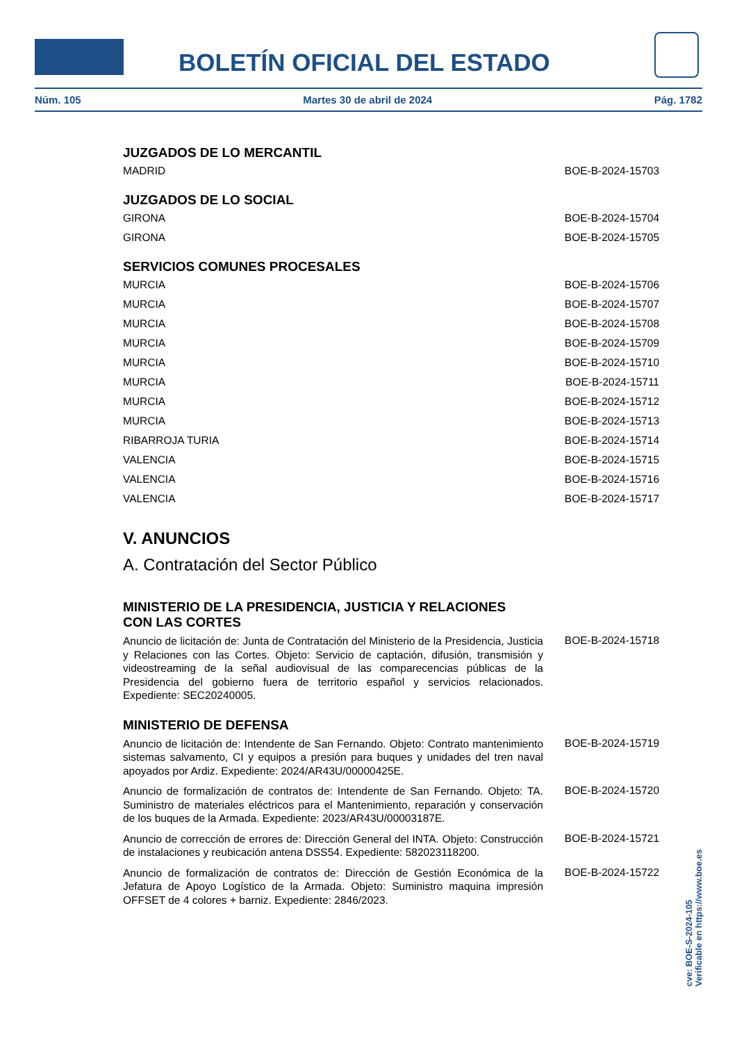BOLETÍN OFICIAL DEL ESTADO
Núm. 105 Martes 30 de abril de 2024 Pág. 1782
JUZGADOS DE LO MERCANTIL
MADRID BOE-B-2024-15703
JUZGADOS DE LO SOCIAL
GIRONA BOE-B-2024-15704
GIRONA BOE-B-2024-15705
SERVICIOS COMUNES PROCESALES
MURCIA BOE-B-2024-15706
MURCIA BOE-B-2024-15707
MURCIA BOE-B-2024-15708
MURCIA BOE-B-2024-15709
MURCIA BOE-B-2024-15710
MURCIA BOE-B-2024-15711
MURCIA BOE-B-2024-15712
MURCIA BOE-B-2024-15713
RIBARROJA TURIA BOE-B-2024-15714
VALENCIA BOE-B-2024-15715
VALENCIA BOE-B-2024-15716
VALENCIA BOE-B-2024-15717
V. ANUNCIOS
A. Contratación del Sector Público
MINISTERIO DE LA PRESIDENCIA, JUSTICIA Y RELACIONES
CON LAS CORTES
Anuncio de licitación de: Junta de Contratación del Ministerio de la Presidencia, Justicia y Relaciones con las Cortes. Objeto: Servicio de captación, difusión, transmisión y videostreaming de la señal audiovisual de las comparecencias públicas de la Presidencia del gobierno fuera de territorio español y servicios relacionados. Expediente: SEC20240005. BOE-B-2024-15718
MINISTERIO DE DEFENSA
Anuncio de licitación de: Intendente de San Fernando. Objeto: Contrato mantenimiento sistemas salvamento, CI y equipos a presión para buques y unidades del tren naval apoyados por Ardiz. Expediente: 2024/AR43U/00000425E. BOE-B-2024-15719
Anuncio de formalización de contratos de: Intendente de San Fernando. Objeto: TA. Suministro de materiales eléctricos para el Mantenimiento, reparación y conservación de los buques de la Armada. Expediente: 2023/AR43U/00003187E. BOE-B-2024-15720
Anuncio de corrección de errores de: Dirección General del INTA. Objeto: Construcción de instalaciones y reubicación antena DSS54. Expediente: 582023118200. BOE-B-2024-15721
Anuncio de formalización de contratos de: Dirección de Gestión Económica de la Jefatura de Apoyo Logístico de la Armada. Objeto: Suministro maquina impresión OFFSET de 4 colores + barniz. Expediente: 2846/2023. BOE-B-2024-15722
cve: BOE-S-2024-105
Verificable en https://www.boe.es